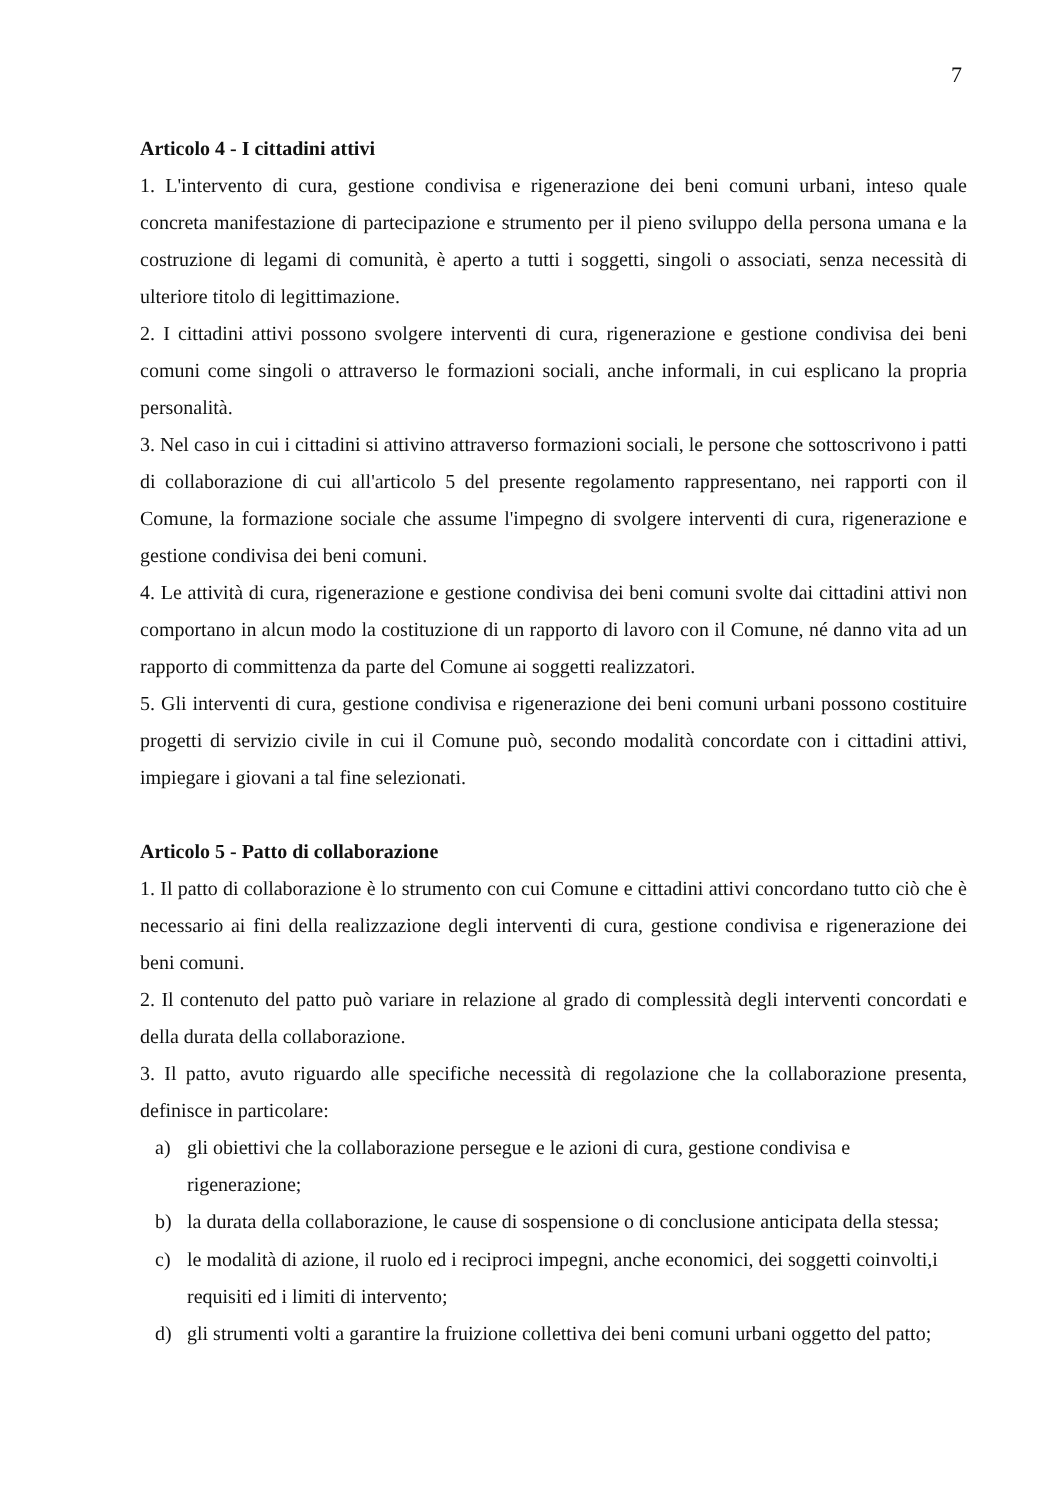7
Articolo 4 - I cittadini attivi
1. L'intervento di cura, gestione condivisa e rigenerazione dei beni comuni urbani, inteso quale concreta manifestazione di partecipazione e strumento per il pieno sviluppo della persona umana e la costruzione di legami di comunità, è aperto a tutti i soggetti, singoli o associati, senza necessità di ulteriore titolo di legittimazione.
2. I cittadini attivi possono svolgere interventi di cura, rigenerazione e gestione condivisa dei beni comuni come singoli o attraverso le formazioni sociali, anche informali, in cui esplicano la propria personalità.
3. Nel caso in cui i cittadini si attivino attraverso formazioni sociali, le persone che sottoscrivono i patti di collaborazione di cui all'articolo 5 del presente regolamento rappresentano, nei rapporti con il Comune, la formazione sociale che assume l'impegno di svolgere interventi di cura, rigenerazione e gestione condivisa dei beni comuni.
4. Le attività di cura, rigenerazione e gestione condivisa dei beni comuni svolte dai cittadini attivi non comportano in alcun modo la costituzione di un rapporto di lavoro con il Comune, né danno vita ad un rapporto di committenza da parte del Comune ai soggetti realizzatori.
5. Gli interventi di cura, gestione condivisa e rigenerazione dei beni comuni urbani possono costituire progetti di servizio civile in cui il Comune può, secondo modalità concordate con i cittadini attivi, impiegare i giovani a tal fine selezionati.
Articolo 5 - Patto di collaborazione
1. Il patto di collaborazione è lo strumento con cui Comune e cittadini attivi concordano tutto ciò che è necessario ai fini della realizzazione degli interventi di cura, gestione condivisa e rigenerazione dei beni comuni.
2. Il contenuto del patto può variare in relazione al grado di complessità degli interventi concordati e della durata della collaborazione.
3. Il patto, avuto riguardo alle specifiche necessità di regolazione che la collaborazione presenta, definisce in particolare:
a) gli obiettivi che la collaborazione persegue e le azioni di cura, gestione condivisa e rigenerazione;
b) la durata della collaborazione, le cause di sospensione o di conclusione anticipata della stessa;
c) le modalità di azione, il ruolo ed i reciproci impegni, anche economici, dei soggetti coinvolti,i requisiti ed i limiti di intervento;
d) gli strumenti volti a garantire la fruizione collettiva dei beni comuni urbani oggetto del patto;